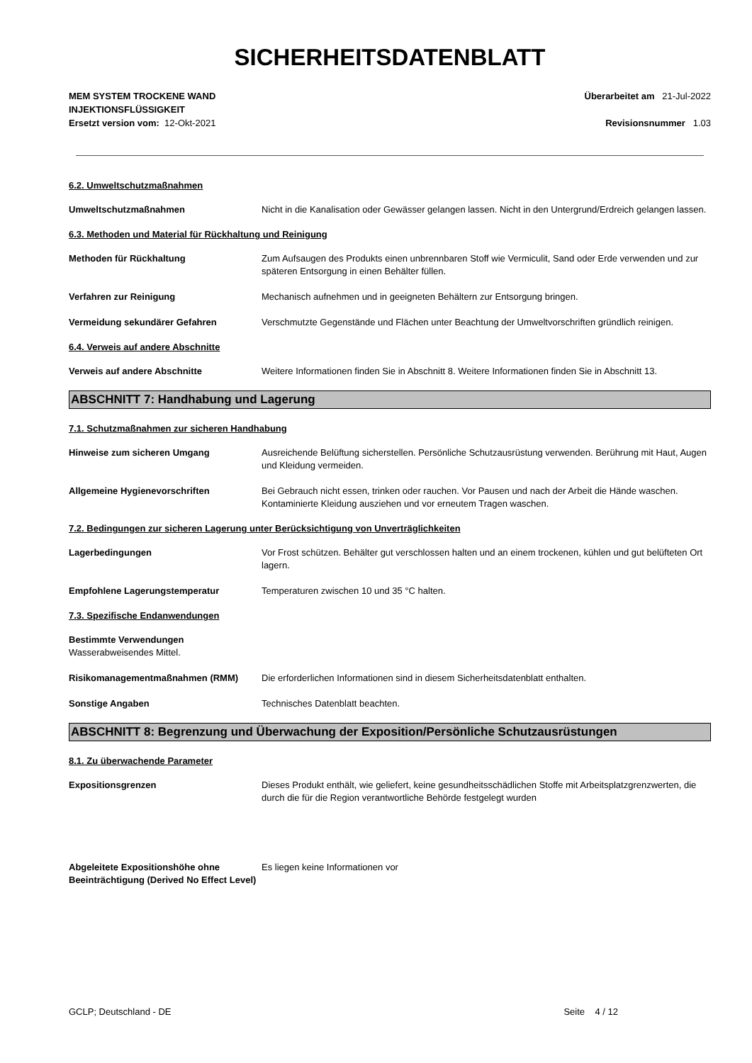SICHERHEITSDATENBLATT
MEM SYSTEM TROCKENE WAND
INJEKTIONSFLÜSSIGKEIT
Überarbeitet am 21-Jul-2022
Ersetzt version vom: 12-Okt-2021
Revisionsnummer 1.03
6.2. Umweltschutzmaßnahmen
Umweltschutzmaßnahmen Nicht in die Kanalisation oder Gewässer gelangen lassen. Nicht in den Untergrund/Erdreich gelangen lassen.
6.3. Methoden und Material für Rückhaltung und Reinigung
Methoden für Rückhaltung Zum Aufsaugen des Produkts einen unbrennbaren Stoff wie Vermiculit, Sand oder Erde verwenden und zur späteren Entsorgung in einen Behälter füllen.
Verfahren zur Reinigung Mechanisch aufnehmen und in geeigneten Behältern zur Entsorgung bringen.
Vermeidung sekundärer Gefahren Verschmutzte Gegenstände und Flächen unter Beachtung der Umweltvorschriften gründlich reinigen.
6.4. Verweis auf andere Abschnitte
Verweis auf andere Abschnitte Weitere Informationen finden Sie in Abschnitt 8. Weitere Informationen finden Sie in Abschnitt 13.
ABSCHNITT 7: Handhabung und Lagerung
7.1. Schutzmaßnahmen zur sicheren Handhabung
Hinweise zum sicheren Umgang Ausreichende Belüftung sicherstellen. Persönliche Schutzausrüstung verwenden. Berührung mit Haut, Augen und Kleidung vermeiden.
Allgemeine Hygienevorschriften Bei Gebrauch nicht essen, trinken oder rauchen. Vor Pausen und nach der Arbeit die Hände waschen. Kontaminierte Kleidung ausziehen und vor erneutem Tragen waschen.
7.2. Bedingungen zur sicheren Lagerung unter Berücksichtigung von Unverträglichkeiten
Lagerbedingungen Vor Frost schützen. Behälter gut verschlossen halten und an einem trockenen, kühlen und gut belüfteten Ort lagern.
Empfohlene Lagerungstemperatur Temperaturen zwischen 10 und 35 °C halten.
7.3. Spezifische Endanwendungen
Bestimmte Verwendungen
Wasserabweisendes Mittel.
Risikomanagementmaßnahmen (RMM) Die erforderlichen Informationen sind in diesem Sicherheitsdatenblatt enthalten.
Sonstige Angaben Technisches Datenblatt beachten.
ABSCHNITT 8: Begrenzung und Überwachung der Exposition/Persönliche Schutzausrüstungen
8.1. Zu überwachende Parameter
Expositionsgrenzen Dieses Produkt enthält, wie geliefert, keine gesundheitsschädlichen Stoffe mit Arbeitsplatzgrenzwerten, die durch die für die Region verantwortliche Behörde festgelegt wurden
Abgeleitete Expositionshöhe ohne Beeinträchtigung (Derived No Effect Level)
Es liegen keine Informationen vor
GCLP; Deutschland - DE Seite 4 / 12